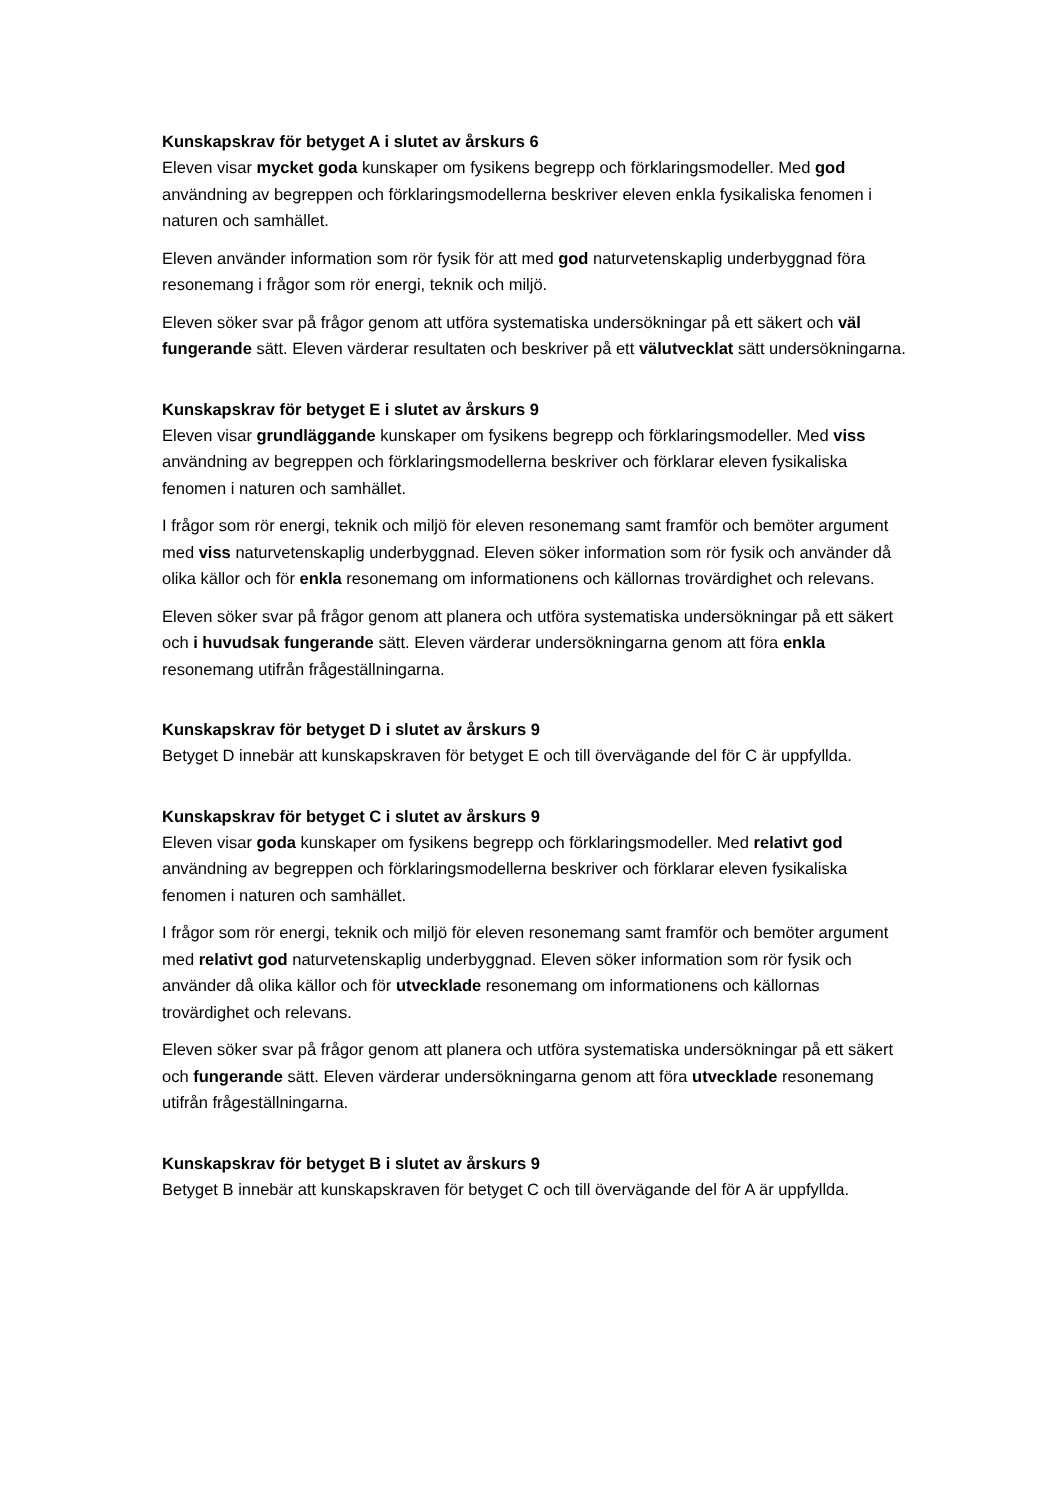Kunskapskrav för betyget A i slutet av årskurs 6
Eleven visar mycket goda kunskaper om fysikens begrepp och förklaringsmodeller. Med god användning av begreppen och förklaringsmodellerna beskriver eleven enkla fysikaliska fenomen i naturen och samhället.
Eleven använder information som rör fysik för att med god naturvetenskaplig underbyggnad föra resonemang i frågor som rör energi, teknik och miljö.
Eleven söker svar på frågor genom att utföra systematiska undersökningar på ett säkert och väl fungerande sätt. Eleven värderar resultaten och beskriver på ett välutvecklat sätt undersökningarna.
Kunskapskrav för betyget E i slutet av årskurs 9
Eleven visar grundläggande kunskaper om fysikens begrepp och förklaringsmodeller. Med viss användning av begreppen och förklaringsmodellerna beskriver och förklarar eleven fysikaliska fenomen i naturen och samhället.
I frågor som rör energi, teknik och miljö för eleven resonemang samt framför och bemöter argument med viss naturvetenskaplig underbyggnad. Eleven söker information som rör fysik och använder då olika källor och för enkla resonemang om informationens och källornas trovärdighet och relevans.
Eleven söker svar på frågor genom att planera och utföra systematiska undersökningar på ett säkert och i huvudsak fungerande sätt. Eleven värderar undersökningarna genom att föra enkla resonemang utifrån frågeställningarna.
Kunskapskrav för betyget D i slutet av årskurs 9
Betyget D innebär att kunskapskraven för betyget E och till övervägande del för C är uppfyllda.
Kunskapskrav för betyget C i slutet av årskurs 9
Eleven visar goda kunskaper om fysikens begrepp och förklaringsmodeller. Med relativt god användning av begreppen och förklaringsmodellerna beskriver och förklarar eleven fysikaliska fenomen i naturen och samhället.
I frågor som rör energi, teknik och miljö för eleven resonemang samt framför och bemöter argument med relativt god naturvetenskaplig underbyggnad. Eleven söker information som rör fysik och använder då olika källor och för utvecklade resonemang om informationens och källornas trovärdighet och relevans.
Eleven söker svar på frågor genom att planera och utföra systematiska undersökningar på ett säkert och fungerande sätt. Eleven värderar undersökningarna genom att föra utvecklade resonemang utifrån frågeställningarna.
Kunskapskrav för betyget B i slutet av årskurs 9
Betyget B innebär att kunskapskraven för betyget C och till övervägande del för A är uppfyllda.